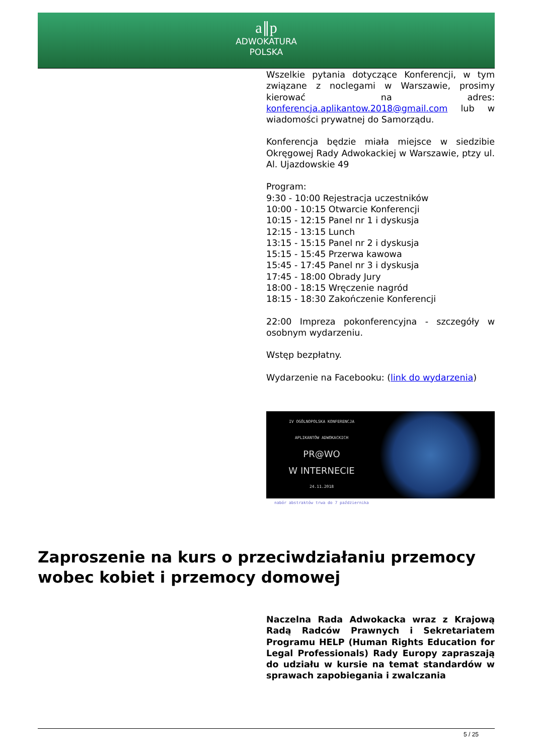a∥p
ADWOKATURA
POLSKA
Wszelkie pytania dotyczące Konferencji, w tym związane z noclegami w Warszawie, prosimy kierować na adres: konferencja.aplikantow.2018@gmail.com lub w wiadomości prywatnej do Samorządu.
Konferencja będzie miała miejsce w siedzibie Okręgowej Rady Adwokackiej w Warszawie, ptzy ul. Al. Ujazdowskie 49
Program:
9:30 - 10:00 Rejestracja uczestników
10:00 - 10:15 Otwarcie Konferencji
10:15 - 12:15 Panel nr 1 i dyskusja
12:15 - 13:15 Lunch
13:15 - 15:15 Panel nr 2 i dyskusja
15:15 - 15:45 Przerwa kawowa
15:45 - 17:45 Panel nr 3 i dyskusja
17:45 - 18:00 Obrady Jury
18:00 - 18:15 Wręczenie nagród
18:15 - 18:30 Zakończenie Konferencji
22:00 Impreza pokonferencyjna - szczegóły w osobnym wydarzeniu.
Wstęp bezpłatny.
Wydarzenie na Facebooku: (link do wydarzenia)
IV OGÓLNOPOLSKA KONFERENCJA
APLIKANTÓW ADWOKACKICH
PR@WO
W INTERNECIE
24.11.2018
nabór abstraktów trwa do 7 października
Zaproszenie na kurs o przeciwdziałaniu przemocy wobec kobiet i przemocy domowej
Naczelna Rada Adwokacka wraz z Krajową Radą Radców Prawnych i Sekretariatem Programu HELP (Human Rights Education for Legal Professionals) Rady Europy zapraszają do udziału w kursie na temat standardów w sprawach zapobiegania i zwalczania
5 / 25